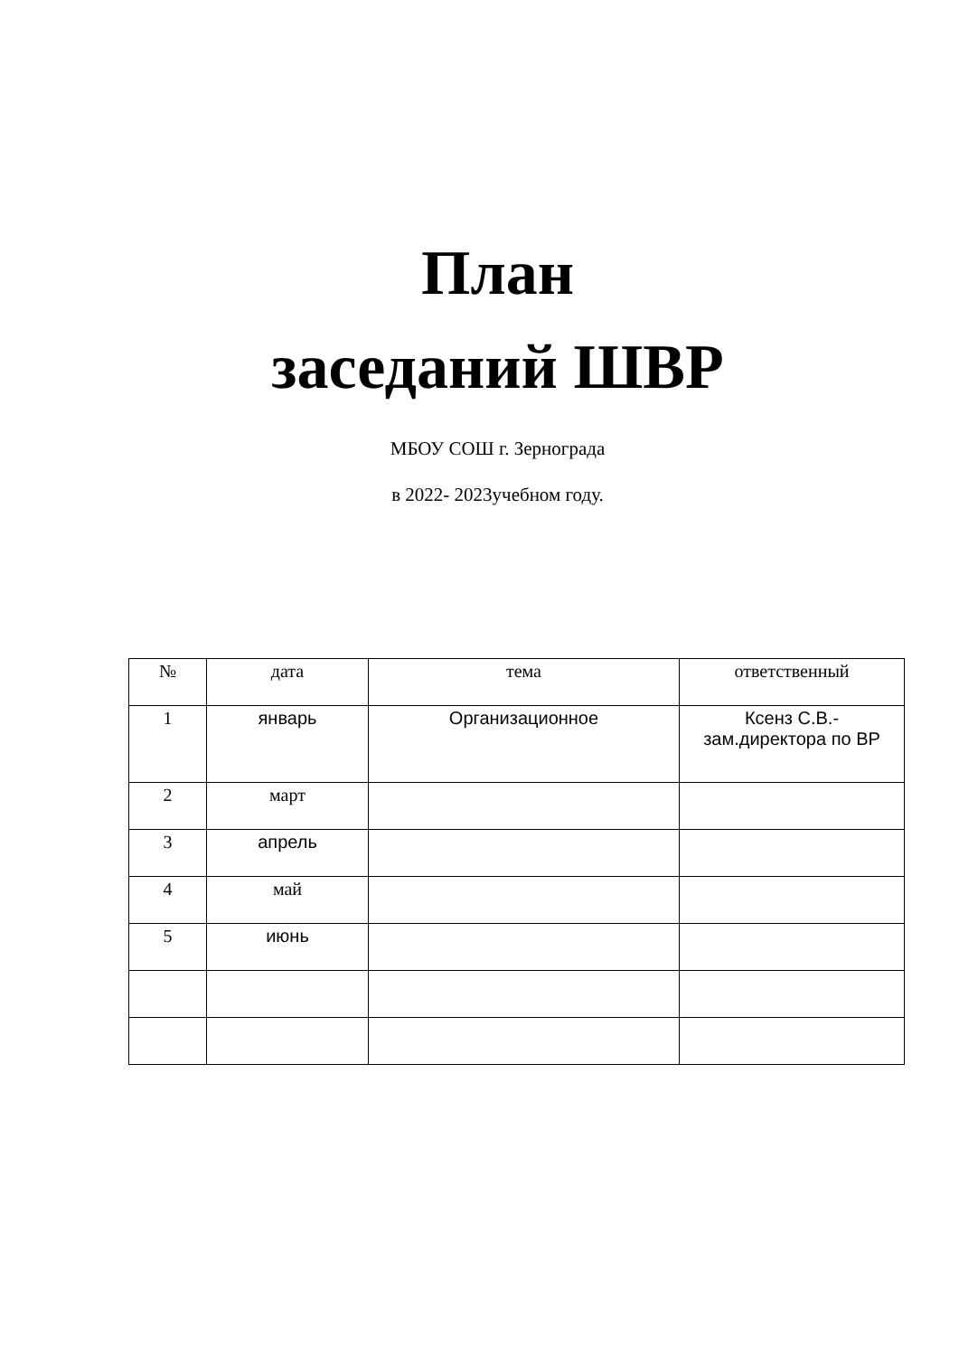План
заседаний ШВР
МБОУ СОШ г. Зернограда
в 2022- 2023учебном году.
| № | дата | тема | ответственный |
| --- | --- | --- | --- |
| 1 | январь | Организационное | Ксенз С.В.- зам.директора по ВР |
| 2 | март | | |
| 3 | апрель | | |
| 4 | май | | |
| 5 | июнь | | |